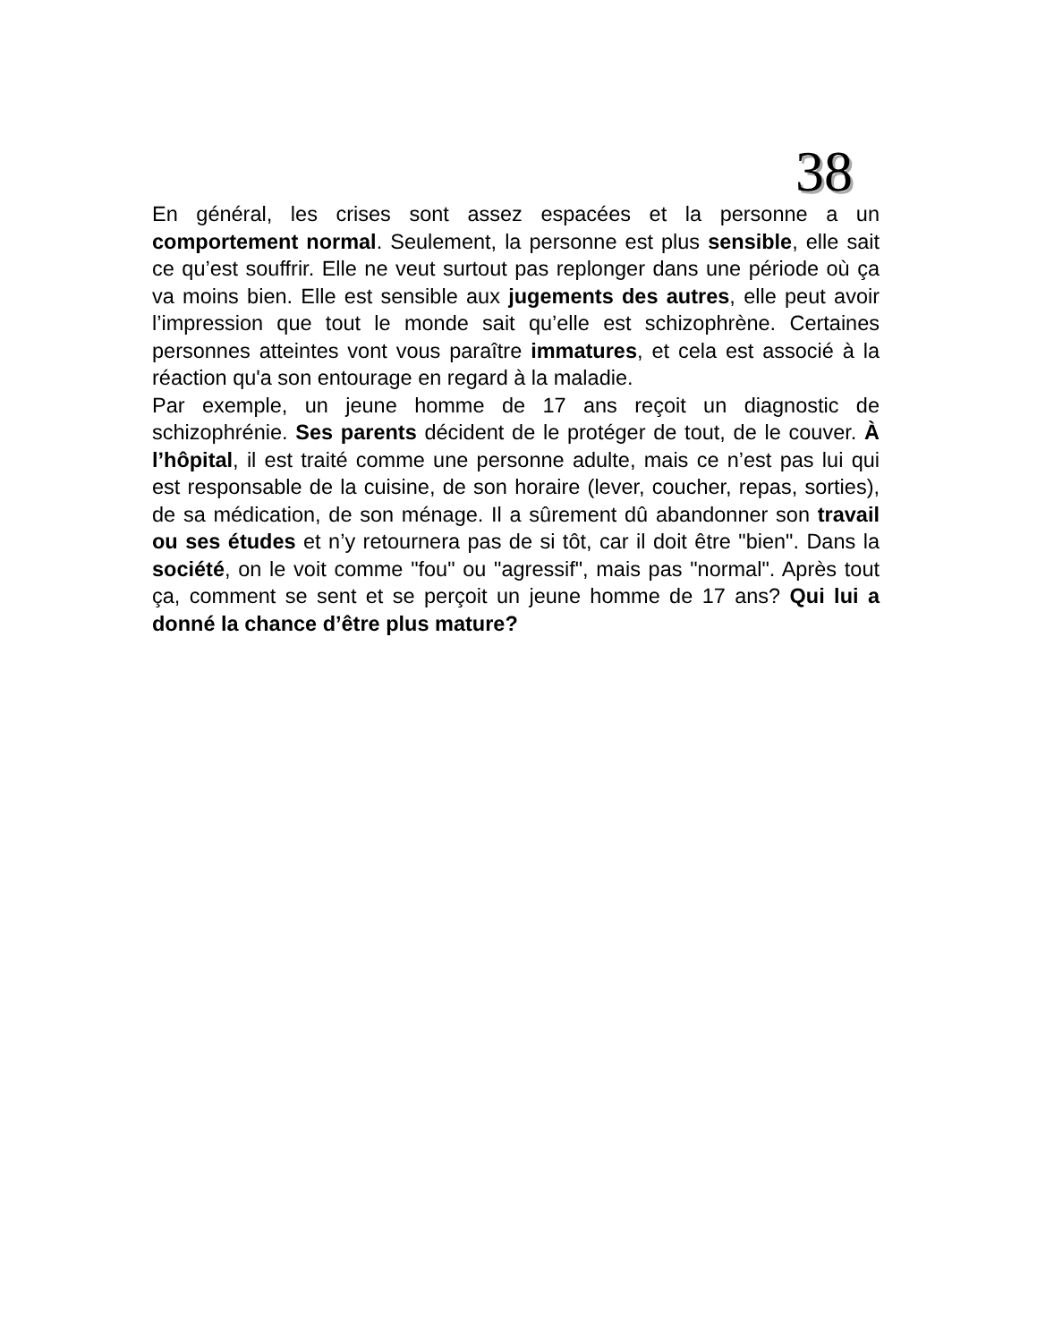38
En général, les crises sont assez espacées et la personne a un comportement normal. Seulement, la personne est plus sensible, elle sait ce qu’est souffrir. Elle ne veut surtout pas replonger dans une période où ça va moins bien. Elle est sensible aux jugements des autres, elle peut avoir l’impression que tout le monde sait qu’elle est schizophrène. Certaines personnes atteintes vont vous paraître immatures, et cela est associé à la réaction qu'a son entourage en regard à la maladie.
Par exemple, un jeune homme de 17 ans reçoit un diagnostic de schizophrénie. Ses parents décident de le protéger de tout, de le couver. À l’hôpital, il est traité comme une personne adulte, mais ce n’est pas lui qui est responsable de la cuisine, de son horaire (lever, coucher, repas, sorties), de sa médication, de son ménage. Il a sûrement dû abandonner son travail ou ses études et n’y retournera pas de si tôt, car il doit être "bien". Dans la société, on le voit comme "fou" ou "agressif", mais pas "normal". Après tout ça, comment se sent et se perçoit un jeune homme de 17 ans? Qui lui a donné la chance d’être plus mature?